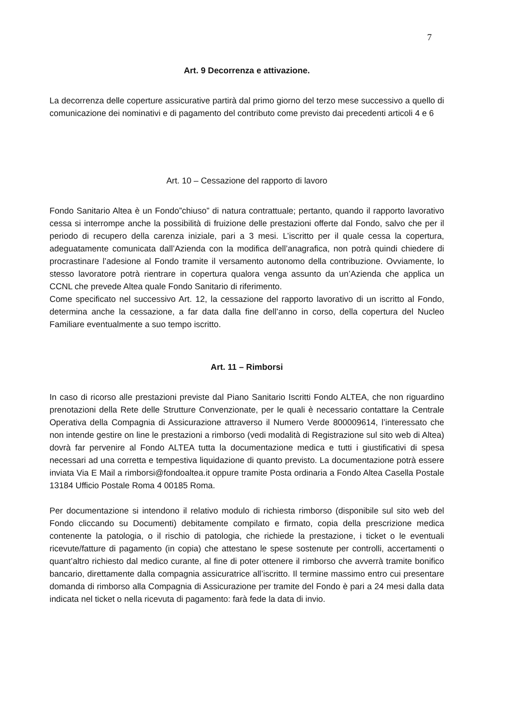7
Art. 9 Decorrenza e attivazione.
La decorrenza delle coperture assicurative partirà dal primo giorno del terzo mese successivo a quello di comunicazione dei nominativi e di pagamento del contributo come previsto dai precedenti articoli 4 e 6
Art. 10 – Cessazione del rapporto di lavoro
Fondo Sanitario Altea è un Fondo”chiuso” di natura contrattuale; pertanto, quando il rapporto lavorativo cessa si interrompe anche la possibilità di fruizione delle prestazioni offerte dal Fondo, salvo che per il periodo di recupero della carenza iniziale, pari a 3 mesi. L’iscritto per il quale cessa la copertura, adeguatamente comunicata dall’Azienda con la modifica dell’anagrafica, non potrà quindi chiedere di procrastinare l’adesione al Fondo tramite il versamento autonomo della contribuzione. Ovviamente, lo stesso lavoratore potrà rientrare in copertura qualora venga assunto da un’Azienda che applica un CCNL che prevede Altea quale Fondo Sanitario di riferimento.
Come specificato nel successivo Art. 12, la cessazione del rapporto lavorativo di un iscritto al Fondo, determina anche la cessazione, a far data dalla fine dell’anno in corso, della copertura del Nucleo Familiare eventualmente a suo tempo iscritto.
Art. 11 – Rimborsi
In caso di ricorso alle prestazioni previste dal Piano Sanitario Iscritti Fondo ALTEA, che non riguardino prenotazioni della Rete delle Strutture Convenzionate, per le quali è necessario contattare la Centrale Operativa della Compagnia di Assicurazione attraverso il Numero Verde 800009614, l’interessato che non intende gestire on line le prestazioni a rimborso (vedi modalità di Registrazione sul sito web di Altea) dovrà far pervenire al Fondo ALTEA tutta la documentazione medica e tutti i giustificativi di spesa necessari ad una corretta e tempestiva liquidazione di quanto previsto. La documentazione potrà essere inviata Via E Mail a rimborsi@fondoaltea.it oppure tramite Posta ordinaria a Fondo Altea Casella Postale 13184 Ufficio Postale Roma 4 00185 Roma.
Per documentazione si intendono il relativo modulo di richiesta rimborso (disponibile sul sito web del Fondo cliccando su Documenti) debitamente compilato e firmato, copia della prescrizione medica contenente la patologia, o il rischio di patologia, che richiede la prestazione, i ticket o le eventuali ricevute/fatture di pagamento (in copia) che attestano le spese sostenute per controlli, accertamenti o quant’altro richiesto dal medico curante, al fine di poter ottenere il rimborso che avverrà tramite bonifico bancario, direttamente dalla compagnia assicuratrice all’iscritto. Il termine massimo entro cui presentare domanda di rimborso alla Compagnia di Assicurazione per tramite del Fondo è pari a 24 mesi dalla data indicata nel ticket o nella ricevuta di pagamento: farà fede la data di invio.